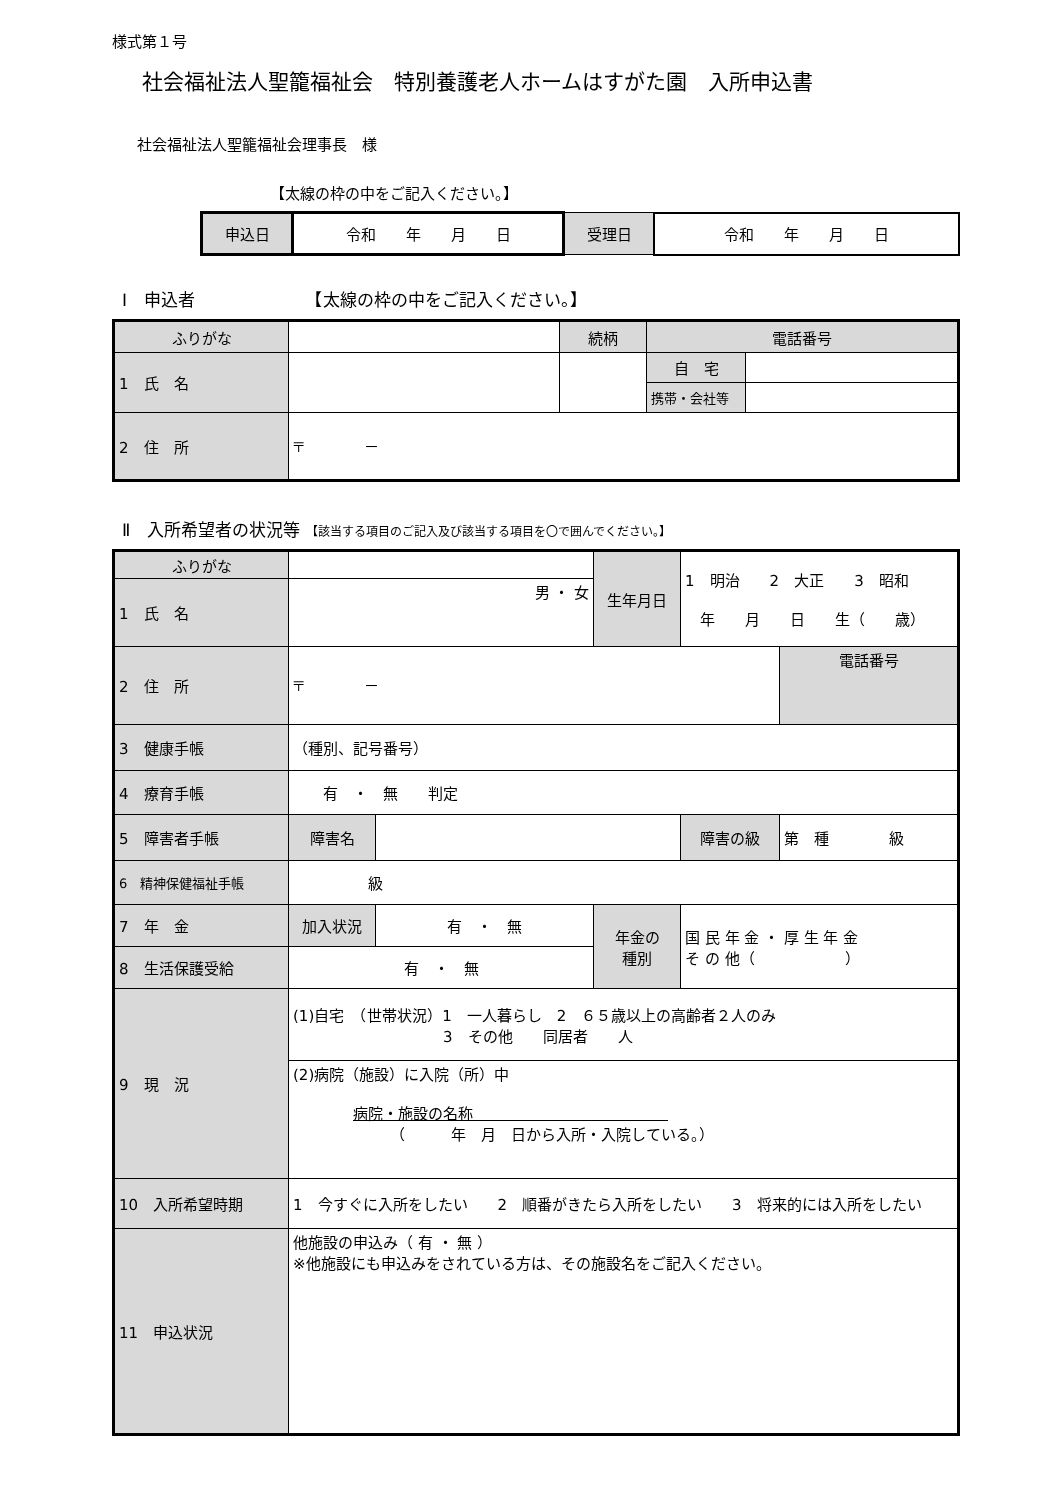様式第１号
社会福祉法人聖籠福祉会　特別養護老人ホームはすがた園　入所申込書
社会福祉法人聖籠福祉会理事長　様
【太線の枠の中をご記入ください。】
| 申込日 | 令和 年 月 日 | 受理日 | 令和 年 月 日 |
Ⅰ　申込者　　　　　　　【太線の枠の中をご記入ください。】
| ふりがな | | 続柄 | 電話番号 | |
| 1 氏 名 | | | 自 宅 | |
| | | | 携帯・会社等 | |
| 2 住 所 | 〒 － | | | |
Ⅱ　入所希望者の状況等 【該当する項目のご記入及び該当する項目を〇で囲んでください。】
| ふりがな | | | 生年月日 | 1 明治 2 大正 3 昭和 年 月 日 生（ 歳） | |
| 1 氏 名 | 男 ・ 女 | | | | |
| 2 住 所 | 〒 － | | | | 電話番号 |
| 3 健康手帳 | （種別、記号番号） | | | | |
| 4 療育手帳 | 有 ・ 無 判定 | | | | |
| 5 障害者手帳 | 障害名 | | | 障害の級 | 第 種 級 |
| 6 精神保健福祉手帳 | 級 | | | | |
| 7 年 金 | 加入状況 | 有 ・ 無 | 年金の 種別 | 国 民 年 金 ・ 厚 生 年 金 そ の 他（ ） | |
| 8 生活保護受給 | 有 ・ 無 | | | | |
| 9 現 況 | (1)自宅 （世帯状況）1 一人暮らし 2 ６５歳以上の高齢者２人のみ 3 その他 同居者 人 | | | | |
| | (2)病院（施設）に入院（所）中 病院・施設の名称 （ 年 月 日から入所・入院している。） | | | | |
| 10 入所希望時期 | 1 今すぐに入所をしたい 2 順番がきたら入所をしたい 3 将来的には入所をしたい | | | | |
| 11 申込状況 | 他施設の申込み（ 有 ・ 無 ） ※他施設にも申込みをされている方は、その施設名をご記入ください。 | | | | |